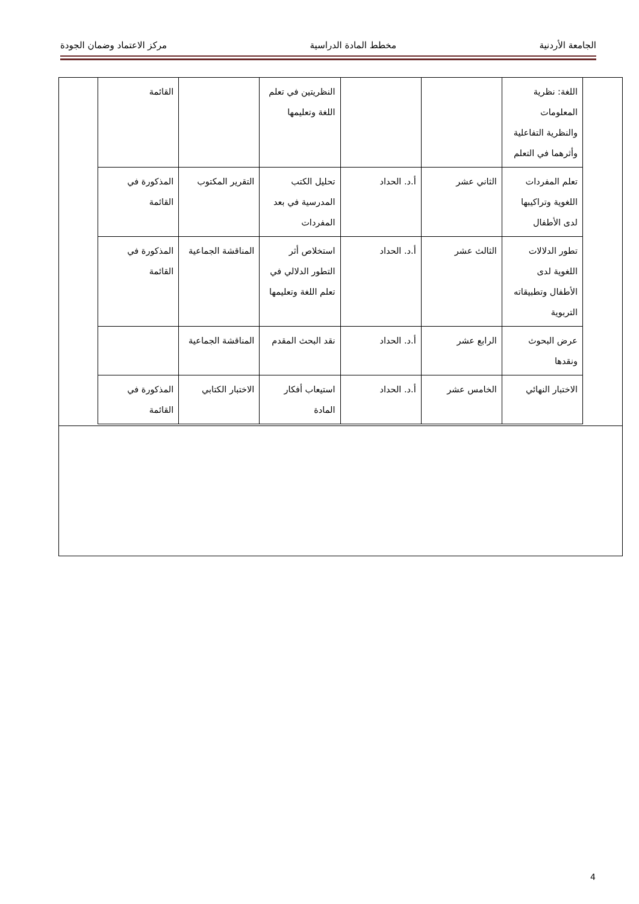الجامعة الأردنية مخطط المادة الدراسية مركز الاعتماد وضمان الجودة
| اللغة: نظرية المعلومات والنظرية التفاعلية وأثرهما في التعلم | | | النظريتين في تعلم اللغة وتعليمها | | القائمة |
| تعلم المفردات اللغوية وتراكيبها لدى الأطفال | الثاني عشر | أ.د. الحداد | تحليل الكتب المدرسية في بعد المفردات | التقرير المكتوب | المذكورة في القائمة |
| تطور الدلالات اللغوية لدى الأطفال وتطبيقاته التربوية | الثالث عشر | أ.د. الحداد | استخلاص أثر التطور الدلالي في تعلم اللغة وتعليمها | المناقشة الجماعية | المذكورة في القائمة |
| عرض البحوث ونقدها | الرابع عشر | أ.د. الحداد | نقد البحث المقدم | المناقشة الجماعية | |
| الاختبار النهائي | الخامس عشر | أ.د. الحداد | استيعاب أفكار المادة | الاختبار الكتابي | المذكورة في القائمة |
4